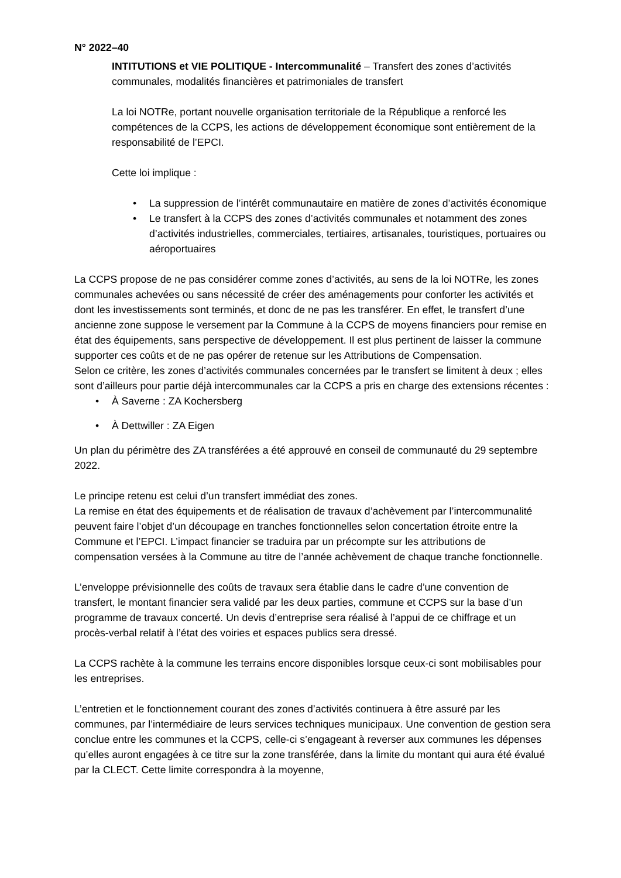N° 2022–40
INTITUTIONS et VIE POLITIQUE - Intercommunalité – Transfert des zones d’activités communales, modalités financières et patrimoniales de transfert
La loi NOTRe, portant nouvelle organisation territoriale de la République a renforcé les compétences de la CCPS, les actions de développement économique sont entièrement de la responsabilité de l’EPCI.
Cette loi implique :
• La suppression de l’intérêt communautaire en matière de zones d’activités économique
• Le transfert à la CCPS des zones d’activités communales et notamment des zones d’activités industrielles, commerciales, tertiaires, artisanales, touristiques, portuaires ou aéroportuaires
La CCPS propose de ne pas considérer comme zones d’activités, au sens de la loi NOTRe, les zones communales achevées ou sans nécessité de créer des aménagements pour conforter les activités et dont les investissements sont terminés, et donc de ne pas les transférer. En effet, le transfert d’une ancienne zone suppose le versement par la Commune à la CCPS de moyens financiers pour remise en état des équipements, sans perspective de développement. Il est plus pertinent de laisser la commune supporter ces coûts et de ne pas opérer de retenue sur les Attributions de Compensation.
Selon ce critère, les zones d’activités communales concernées par le transfert se limitent à deux ; elles sont d’ailleurs pour partie déjà intercommunales car la CCPS a pris en charge des extensions récentes :
• À Saverne : ZA Kochersberg
• À Dettwiller : ZA Eigen
Un plan du périmètre des ZA transférées a été approuvé en conseil de communauté du 29 septembre 2022.
Le principe retenu est celui d’un transfert immédiat des zones.
La remise en état des équipements et de réalisation de travaux d’achèvement par l’intercommunalité peuvent faire l’objet d’un découpage en tranches fonctionnelles selon concertation étroite entre la Commune et l’EPCI. L’impact financier se traduira par un précompte sur les attributions de compensation versées à la Commune au titre de l’année achèvement de chaque tranche fonctionnelle.
L’enveloppe prévisionnelle des coûts de travaux sera établie dans le cadre d’une convention de transfert, le montant financier sera validé par les deux parties, commune et CCPS sur la base d’un programme de travaux concerté. Un devis d’entreprise sera réalisé à l’appui de ce chiffrage et un procès-verbal relatif à l’état des voiries et espaces publics sera dressé.
La CCPS rachète à la commune les terrains encore disponibles lorsque ceux-ci sont mobilisables pour les entreprises.
L’entretien et le fonctionnement courant des zones d’activités continuera à être assuré par les communes, par l’intermédiaire de leurs services techniques municipaux. Une convention de gestion sera conclue entre les communes et la CCPS, celle-ci s’engageant à reverser aux communes les dépenses qu’elles auront engagées à ce titre sur la zone transférée, dans la limite du montant qui aura été évalué par la CLECT. Cette limite correspondra à la moyenne,